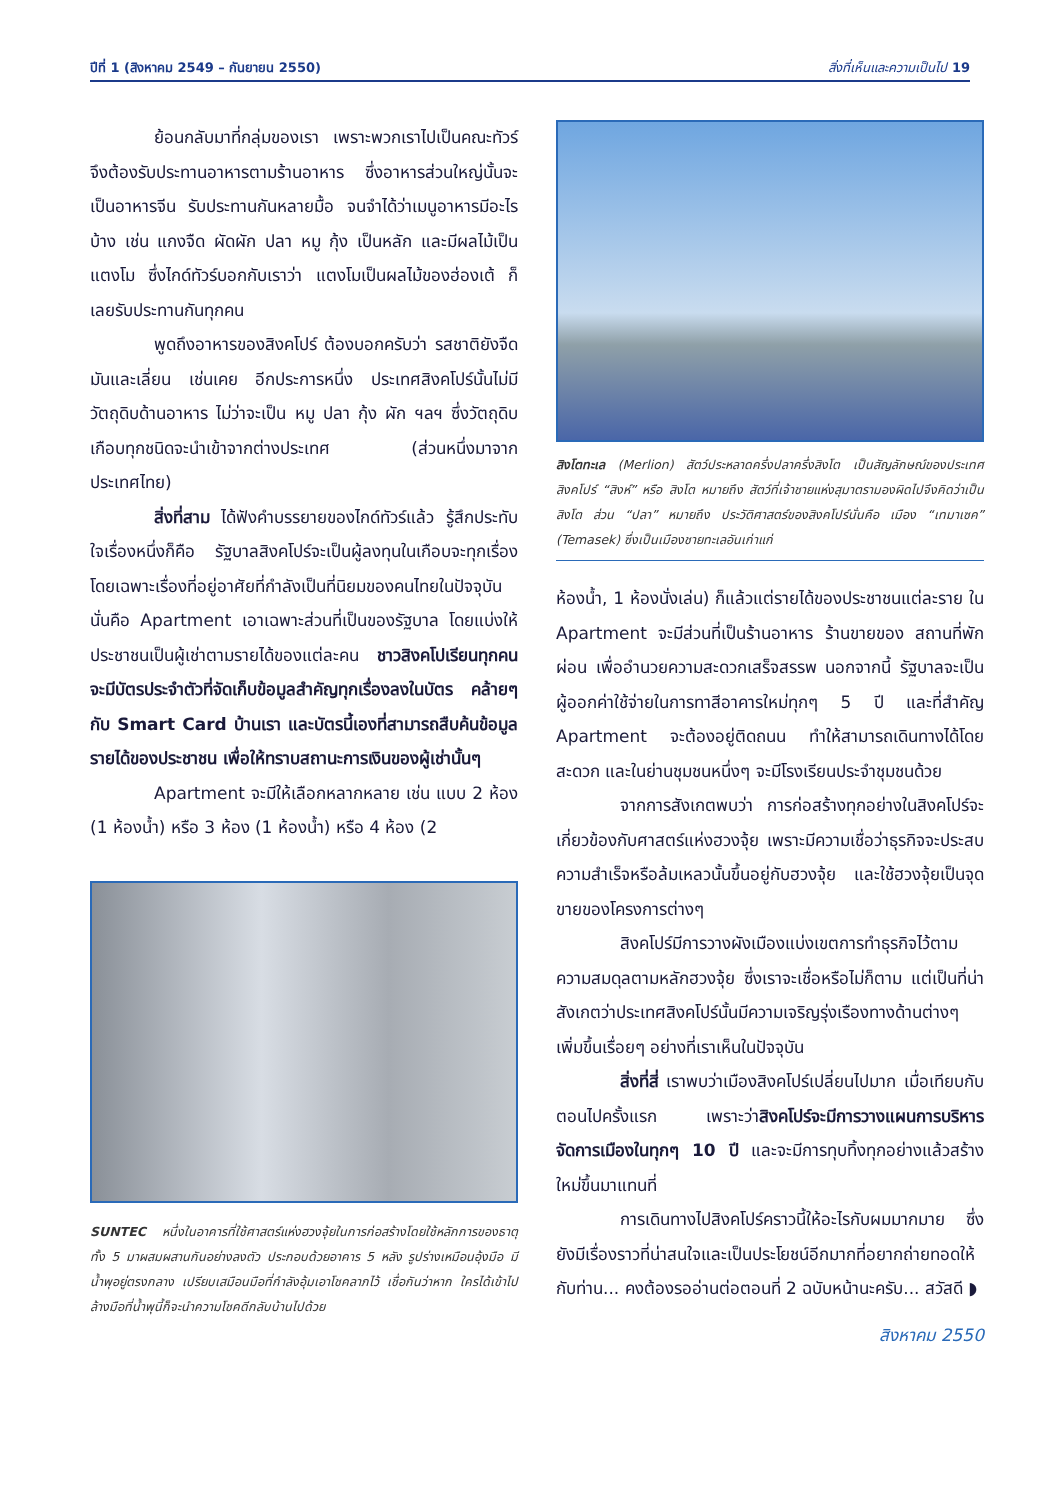ปีที่ 1 (สิงหาคม 2549 – กันยายน 2550) สิ่งที่เห็นและความเป็นไป 19
ย้อนกลับมาที่กลุ่มของเรา เพราะพวกเราไปเป็นคณะทัวร์ จึงต้องรับประทานอาหารตามร้านอาหาร ซึ่งอาหารส่วนใหญ่นั้นจะเป็นอาหารจีน รับประทานกันหลายมื้อ จนจำได้ว่าเมนูอาหารมีอะไรบ้าง เช่น แกงจืด ผัดผัก ปลา หมู กุ้ง เป็นหลัก และมีผลไม้เป็นแตงโม ซึ่งไกด์ทัวร์บอกกับเราว่า แตงโมเป็นผลไม้ของฮ่องเต้ ก็เลยรับประทานกันทุกคน
พูดถึงอาหารของสิงคโปร์ ต้องบอกครับว่า รสชาติยังจืด มันและเลี่ยน เช่นเคย อีกประการหนึ่ง ประเทศสิงคโปร์นั้นไม่มีวัตถุดิบด้านอาหาร ไม่ว่าจะเป็น หมู ปลา กุ้ง ผัก ฯลฯ ซึ่งวัตถุดิบเกือบทุกชนิดจะนำเข้าจากต่างประเทศ (ส่วนหนึ่งมาจากประเทศไทย)
สิ่งที่สาม ได้ฟังคำบรรยายของไกด์ทัวร์แล้ว รู้สึกประทับใจเรื่องหนึ่งก็คือ รัฐบาลสิงคโปร์จะเป็นผู้ลงทุนในเกือบจะทุกเรื่อง โดยเฉพาะเรื่องที่อยู่อาศัยที่กำลังเป็นที่นิยมของคนไทยในปัจจุบัน นั่นคือ Apartment เอาเฉพาะส่วนที่เป็นของรัฐบาล โดยแบ่งให้ประชาชนเป็นผู้เช่าตามรายได้ของแต่ละคน ชาวสิงคโปเรียนทุกคนจะมีบัตรประจำตัวที่จัดเก็บข้อมูลสำคัญทุกเรื่องลงในบัตร คล้ายๆ กับ Smart Card บ้านเรา และบัตรนี้เองที่สามารถสืบค้นข้อมูลรายได้ของประชาชน เพื่อให้ทราบสถานะการเงินของผู้เช่านั้นๆ
Apartment จะมีให้เลือกหลากหลาย เช่น แบบ 2 ห้อง (1 ห้องน้ำ) หรือ 3 ห้อง (1 ห้องน้ำ) หรือ 4 ห้อง (2
SUNTEC หนึ่งในอาคารที่ใช้ศาสตร์แห่งฮวงจุ้ยในการก่อสร้างโดยใช้หลักการของธาตุทั้ง 5 มาผสมผสานกันอย่างลงตัว ประกอบด้วยอาคาร 5 หลัง รูปร่างเหมือนอุ้งมือ มีน้ำพุอยู่ตรงกลาง เปรียบเสมือนมือที่กำลังอุ้มเอาโชคลาภไว้ เชื่อกันว่าหาก ใครได้เข้าไปล้างมือที่น้ำพุนี้ก็จะนำความโชคดีกลับบ้านไปด้วย
สิงโตทะเล (Merlion) สัตว์ประหลาดครึ่งปลาครึ่งสิงโต เป็นสัญลักษณ์ของประเทศสิงคโปร์ “สิงห์” หรือ สิงโต หมายถึง สัตว์ที่เจ้าชายแห่งสุมาตรามองผิดไปจึงคิดว่าเป็นสิงโต ส่วน “ปลา” หมายถึง ประวัติศาสตร์ของสิงคโปร์นั่นคือ เมือง “เทมาเซค” (Temasek) ซึ่งเป็นเมืองชายทะเลอันเก่าแก่
ห้องน้ำ, 1 ห้องนั่งเล่น) ก็แล้วแต่รายได้ของประชาชนแต่ละราย ใน Apartment จะมีส่วนที่เป็นร้านอาหาร ร้านขายของ สถานที่พักผ่อน เพื่ออำนวยความสะดวกเสร็จสรรพ นอกจากนี้ รัฐบาลจะเป็นผู้ออกค่าใช้จ่ายในการทาสีอาคารใหม่ทุกๆ 5 ปี และที่สำคัญ Apartment จะต้องอยู่ติดถนน ทำให้สามารถเดินทางได้โดยสะดวก และในย่านชุมชนหนึ่งๆ จะมีโรงเรียนประจำชุมชนด้วย
จากการสังเกตพบว่า การก่อสร้างทุกอย่างในสิงคโปร์จะเกี่ยวข้องกับศาสตร์แห่งฮวงจุ้ย เพราะมีความเชื่อว่าธุรกิจจะประสบความสำเร็จหรือล้มเหลวนั้นขึ้นอยู่กับฮวงจุ้ย และใช้ฮวงจุ้ยเป็นจุดขายของโครงการต่างๆ
สิงคโปร์มีการวางผังเมืองแบ่งเขตการทำธุรกิจไว้ตามความสมดุลตามหลักฮวงจุ้ย ซึ่งเราจะเชื่อหรือไม่ก็ตาม แต่เป็นที่น่าสังเกตว่าประเทศสิงคโปร์นั้นมีความเจริญรุ่งเรืองทางด้านต่างๆ เพิ่มขึ้นเรื่อยๆ อย่างที่เราเห็นในปัจจุบัน
สิ่งที่สี่ เราพบว่าเมืองสิงคโปร์เปลี่ยนไปมาก เมื่อเทียบกับตอนไปครั้งแรก เพราะว่าสิงคโปร์จะมีการวางแผนการบริหารจัดการเมืองในทุกๆ 10 ปี และจะมีการทุบทิ้งทุกอย่างแล้วสร้างใหม่ขึ้นมาแทนที่
การเดินทางไปสิงคโปร์คราวนี้ให้อะไรกับผมมากมาย ซึ่งยังมีเรื่องราวที่น่าสนใจและเป็นประโยชน์อีกมากที่อยากถ่ายทอดให้กับท่าน... คงต้องรออ่านต่อตอนที่ 2 ฉบับหน้านะครับ... สวัสดี ◗
สิงหาคม 2550